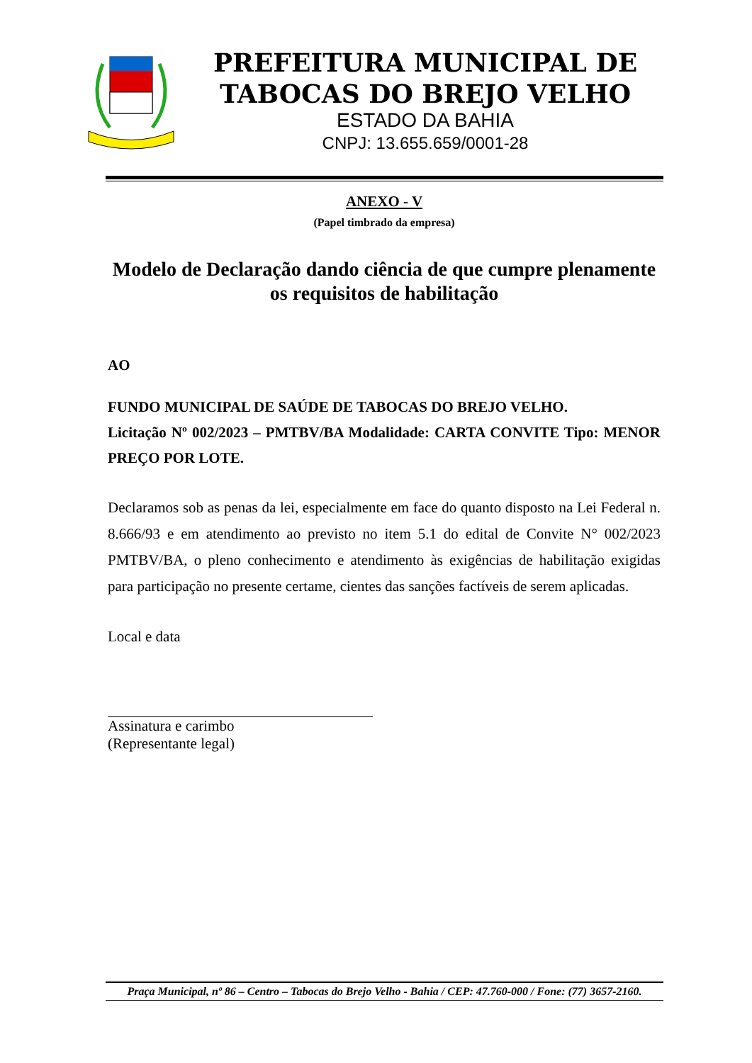PREFEITURA MUNICIPAL DE
TABOCAS DO BREJO VELHO
ESTADO DA BAHIA
CNPJ: 13.655.659/0001-28
ANEXO - V
(Papel timbrado da empresa)
Modelo de Declaração dando ciência de que cumpre plenamente os requisitos de habilitação
AO
FUNDO MUNICIPAL DE SAÚDE DE TABOCAS DO BREJO VELHO.
Licitação Nº 002/2023 – PMTBV/BA Modalidade: CARTA CONVITE Tipo: MENOR PREÇO POR LOTE.
Declaramos sob as penas da lei, especialmente em face do quanto disposto na Lei Federal n. 8.666/93 e em atendimento ao previsto no item 5.1 do edital de Convite N° 002/2023 PMTBV/BA, o pleno conhecimento e atendimento às exigências de habilitação exigidas para participação no presente certame, cientes das sanções factíveis de serem aplicadas.
Local e data
Assinatura e carimbo
(Representante legal)
Praça Municipal, nº 86 – Centro – Tabocas do Brejo Velho - Bahia / CEP: 47.760-000 / Fone: (77) 3657-2160.